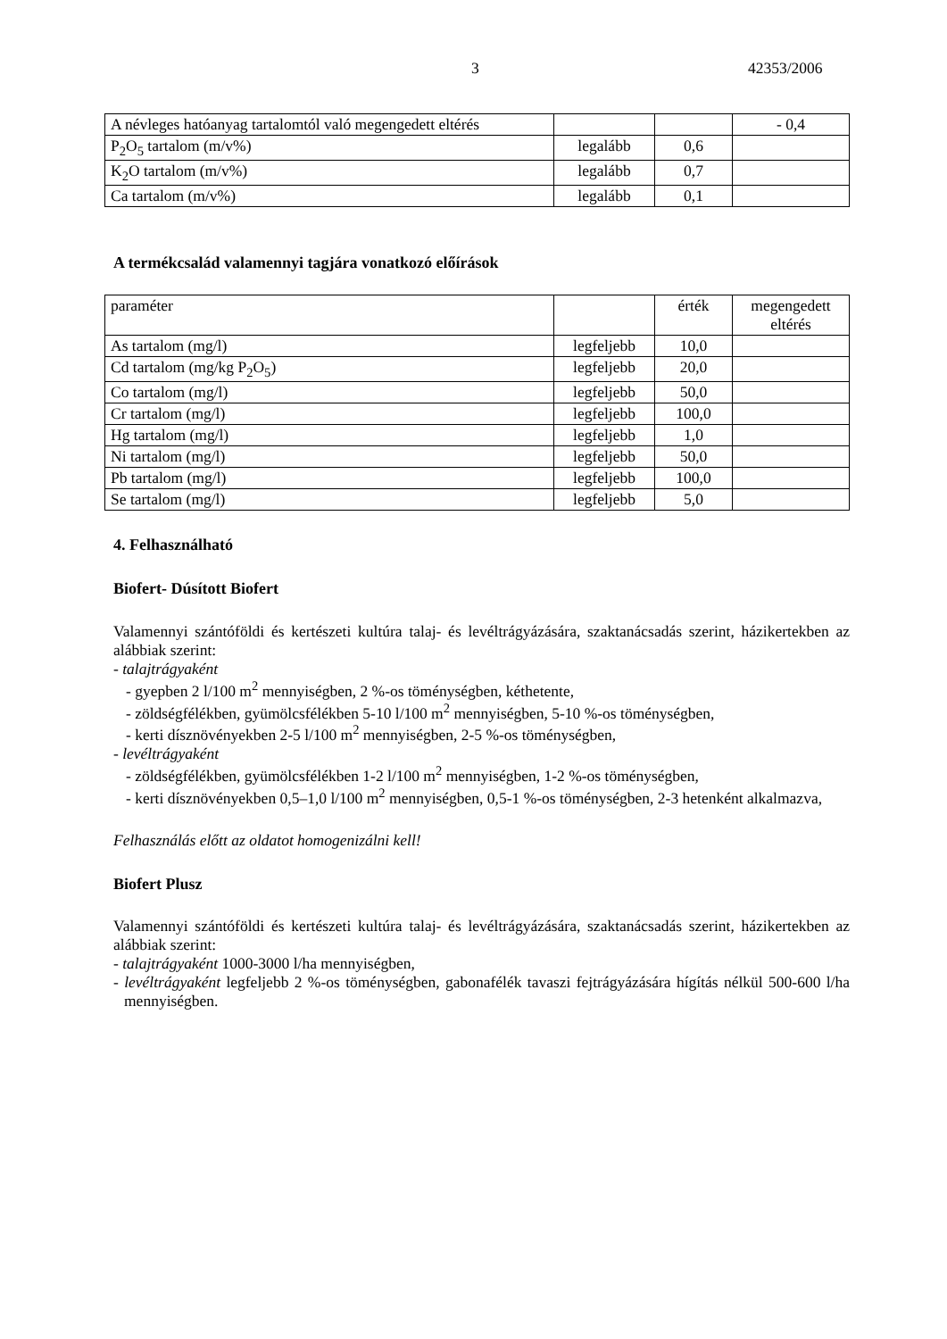3 42353/2006
| A névleges hatóanyag tartalomtól való megengedett eltérés | | | - 0,4 |
| P<sub>2</sub>O<sub>5</sub> tartalom (m/v%) | legalább | 0,6 | |
| K<sub>2</sub>O tartalom (m/v%) | legalább | 0,7 | |
| Ca tartalom (m/v%) | legalább | 0,1 | |
A termékcsalád valamennyi tagjára vonatkozó előírások
| paraméter | | érték | megengedett eltérés |
| As tartalom (mg/l) | legfeljebb | 10,0 | |
| Cd tartalom (mg/kg P<sub>2</sub>O<sub>5</sub>) | legfeljebb | 20,0 | |
| Co tartalom (mg/l) | legfeljebb | 50,0 | |
| Cr tartalom (mg/l) | legfeljebb | 100,0 | |
| Hg tartalom (mg/l) | legfeljebb | 1,0 | |
| Ni tartalom (mg/l) | legfeljebb | 50,0 | |
| Pb tartalom (mg/l) | legfeljebb | 100,0 | |
| Se tartalom (mg/l) | legfeljebb | 5,0 | |
4. Felhasználható
Biofert- Dúsított Biofert
Valamennyi szántóföldi és kertészeti kultúra talaj- és levéltrágyázására, szaktanácsadás szerint, házikertekben az alábbiak szerint:
- talajtrágyaként
- gyepben 2 l/100 m<sup>2</sup> mennyiségben, 2 %-os töménységben, kéthetente,
- zöldségfélékben, gyümölcsfélékben 5-10 l/100 m<sup>2</sup> mennyiségben, 5-10 %-os töménységben,
- kerti dísznövényekben 2-5 l/100 m<sup>2</sup> mennyiségben, 2-5 %-os töménységben,
- levéltrágyaként
- zöldségfélékben, gyümölcsfélékben 1-2 l/100 m<sup>2</sup> mennyiségben, 1-2 %-os töménységben,
- kerti dísznövényekben 0,5–1,0 l/100 m<sup>2</sup> mennyiségben, 0,5-1 %-os töménységben, 2-3 hetenként alkalmazva,
Felhasználás előtt az oldatot homogenizálni kell!
Biofert Plusz
Valamennyi szántóföldi és kertészeti kultúra talaj- és levéltrágyázására, szaktanácsadás szerint, házikertekben az alábbiak szerint:
- talajtrágyaként 1000-3000 l/ha mennyiségben,
- levéltrágyaként legfeljebb 2 %-os töménységben, gabonafélék tavaszi fejtrágyázására hígítás nélkül 500-600 l/ha mennyiségben.